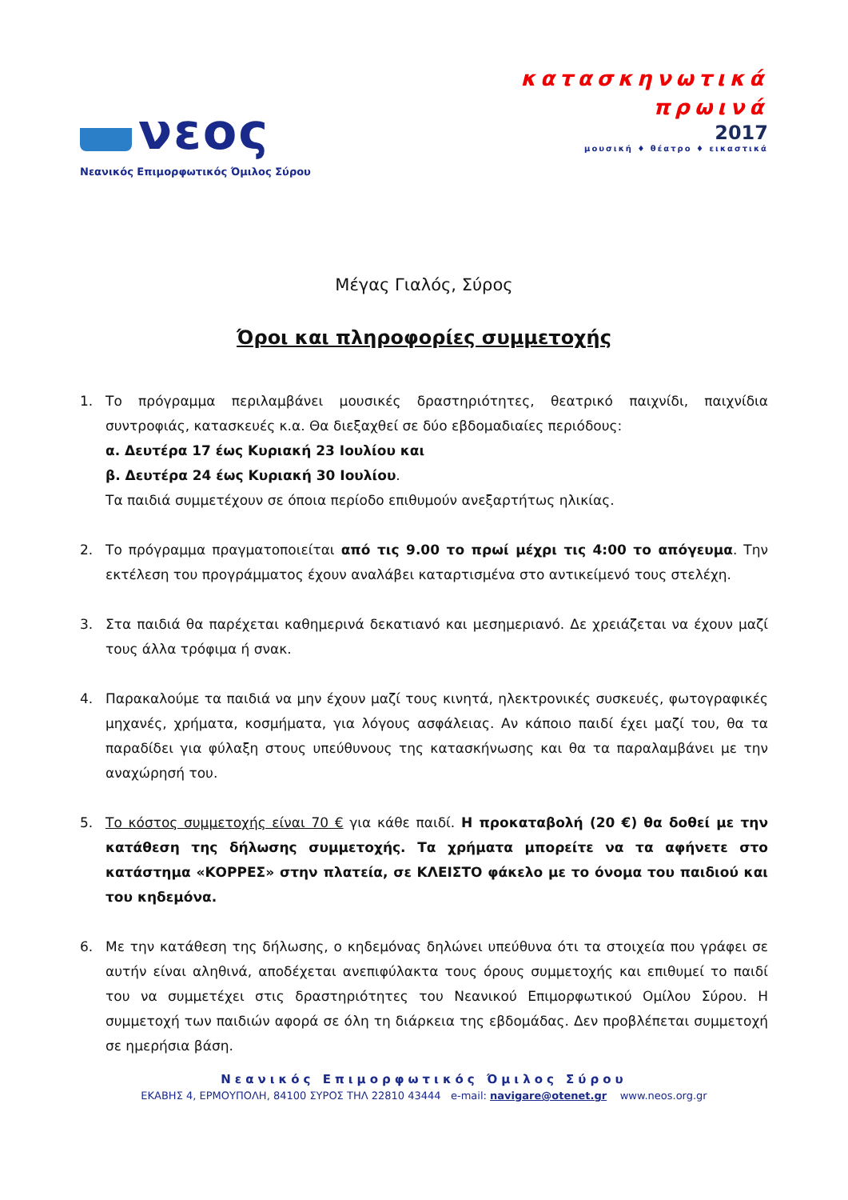νεος
Νεανικός Επιμορφωτικός Όμιλος Σύρου
κατασκηνωτικά
πρωινά
2017
μουσική ♦ θέατρο ♦ εικαστικά
Μέγας Γιαλός, Σύρος
Όροι και πληροφορίες συμμετοχής
1. Το πρόγραμμα περιλαμβάνει μουσικές δραστηριότητες, θεατρικό παιχνίδι, παιχνίδια συντροφιάς, κατασκευές κ.α. Θα διεξαχθεί σε δύο εβδομαδιαίες περιόδους:
α. Δευτέρα 17 έως Κυριακή 23 Ιουλίου και
β. Δευτέρα 24 έως Κυριακή 30 Ιουλίου.
Τα παιδιά συμμετέχουν σε όποια περίοδο επιθυμούν ανεξαρτήτως ηλικίας.
2. Το πρόγραμμα πραγματοποιείται από τις 9.00 το πρωί μέχρι τις 4:00 το απόγευμα. Την εκτέλεση του προγράμματος έχουν αναλάβει καταρτισμένα στο αντικείμενό τους στελέχη.
3. Στα παιδιά θα παρέχεται καθημερινά δεκατιανό και μεσημεριανό. Δε χρειάζεται να έχουν μαζί τους άλλα τρόφιμα ή σνακ.
4. Παρακαλούμε τα παιδιά να μην έχουν μαζί τους κινητά, ηλεκτρονικές συσκευές, φωτογραφικές μηχανές, χρήματα, κοσμήματα, για λόγους ασφάλειας. Αν κάποιο παιδί έχει μαζί του, θα τα παραδίδει για φύλαξη στους υπεύθυνους της κατασκήνωσης και θα τα παραλαμβάνει με την αναχώρησή του.
5. Το κόστος συμμετοχής είναι 70 € για κάθε παιδί. Η προκαταβολή (20 €) θα δοθεί με την κατάθεση της δήλωσης συμμετοχής. Τα χρήματα μπορείτε να τα αφήνετε στο κατάστημα «ΚΟΡΡΕΣ» στην πλατεία, σε ΚΛΕΙΣΤΟ φάκελο με το όνομα του παιδιού και του κηδεμόνα.
6. Με την κατάθεση της δήλωσης, ο κηδεμόνας δηλώνει υπεύθυνα ότι τα στοιχεία που γράφει σε αυτήν είναι αληθινά, αποδέχεται ανεπιφύλακτα τους όρους συμμετοχής και επιθυμεί το παιδί του να συμμετέχει στις δραστηριότητες του Νεανικού Επιμορφωτικού Ομίλου Σύρου. Η συμμετοχή των παιδιών αφορά σε όλη τη διάρκεια της εβδομάδας. Δεν προβλέπεται συμμετοχή σε ημερήσια βάση.
Νεανικός Επιμορφωτικός Όμιλος Σύρου
ΕΚΑΒΗΣ 4, ΕΡΜΟΥΠΟΛΗ, 84100 ΣΥΡΟΣ ΤΗΛ 22810 43444 e-mail: navigare@otenet.gr www.neos.org.gr